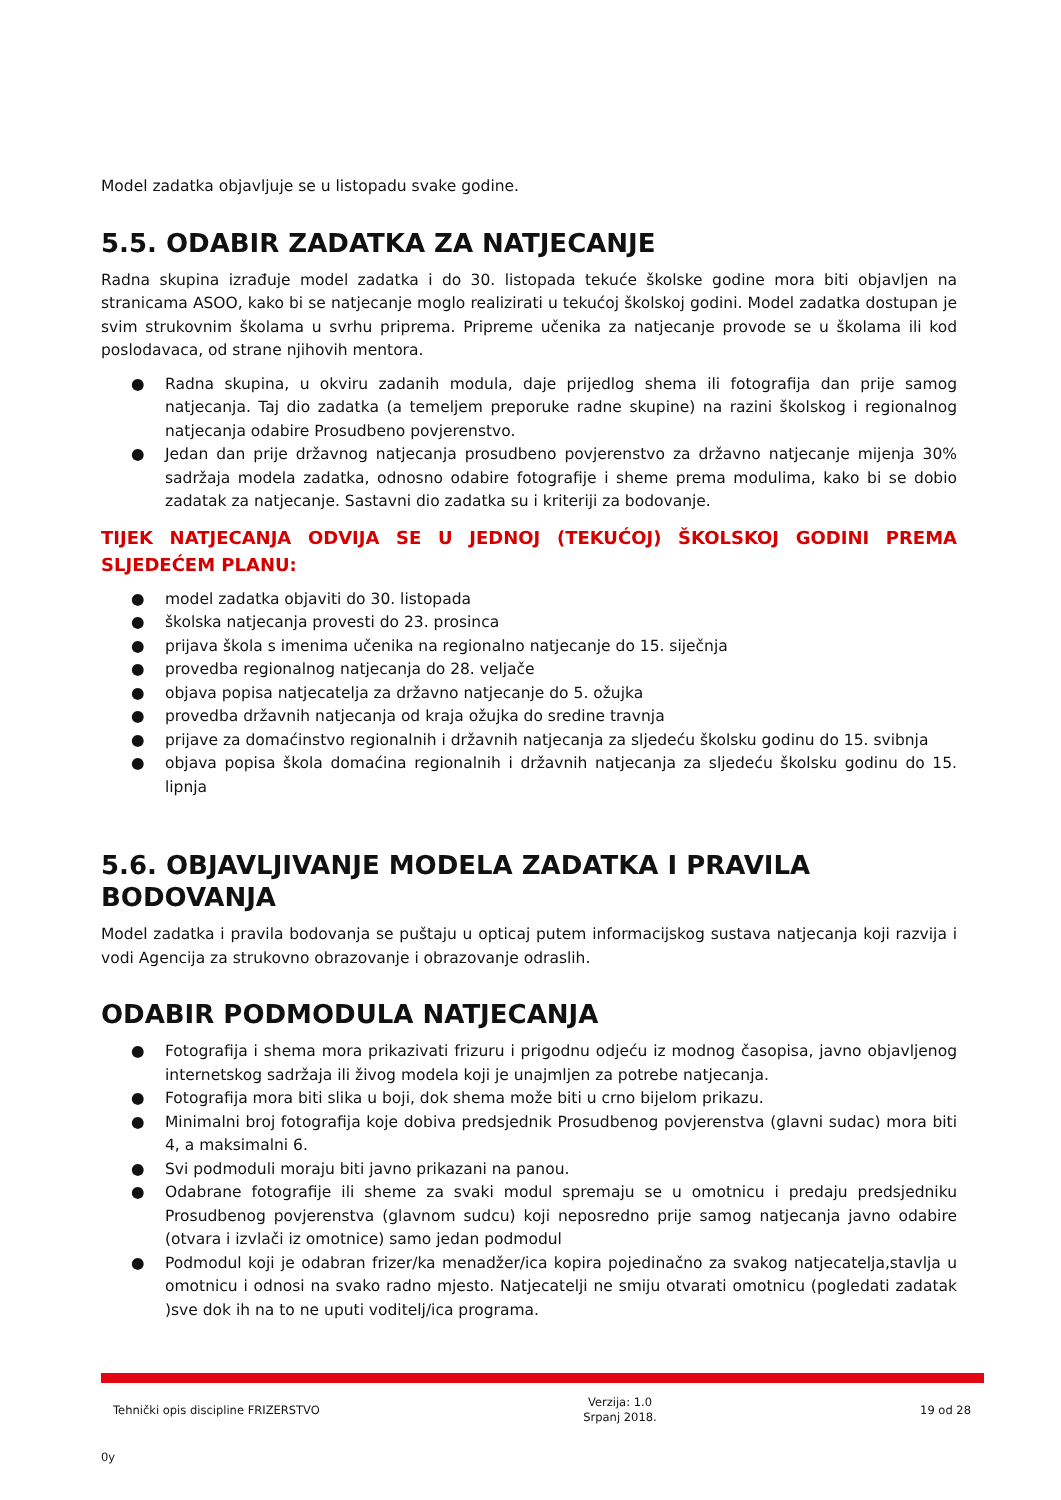Model zadatka objavljuje se u listopadu svake godine.
5.5. ODABIR ZADATKA ZA NATJECANJE
Radna skupina izrađuje model zadatka i do 30. listopada tekuće školske godine mora biti objavljen na stranicama ASOO, kako bi se natjecanje moglo realizirati u tekućoj školskoj godini. Model zadatka dostupan je svim strukovnim školama u svrhu priprema. Pripreme učenika za natjecanje provode se u školama ili kod poslodavaca, od strane njihovih mentora.
● Radna skupina, u okviru zadanih modula, daje prijedlog shema ili fotografija dan prije samog natjecanja. Taj dio zadatka (a temeljem preporuke radne skupine) na razini školskog i regionalnog natjecanja odabire Prosudbeno povjerenstvo.
● Jedan dan prije državnog natjecanja prosudbeno povjerenstvo za državno natjecanje mijenja 30% sadržaja modela zadatka, odnosno odabire fotografije i sheme prema modulima, kako bi se dobio zadatak za natjecanje. Sastavni dio zadatka su i kriteriji za bodovanje.
TIJEK NATJECANJA ODVIJA SE U JEDNOJ (TEKUĆOJ) ŠKOLSKOJ GODINI PREMA SLJEDEĆEM PLANU:
● model zadatka objaviti do 30. listopada
● školska natjecanja provesti do 23. prosinca
● prijava škola s imenima učenika na regionalno natjecanje do 15. siječnja
● provedba regionalnog natjecanja do 28. veljače
● objava popisa natjecatelja za državno natjecanje do 5. ožujka
● provedba državnih natjecanja od kraja ožujka do sredine travnja
● prijave za domaćinstvo regionalnih i državnih natjecanja za sljedeću školsku godinu do 15. svibnja
● objava popisa škola domaćina regionalnih i državnih natjecanja za sljedeću školsku godinu do 15. lipnja
5.6. OBJAVLJIVANJE MODELA ZADATKA I PRAVILA BODOVANJA
Model zadatka i pravila bodovanja se puštaju u opticaj putem informacijskog sustava natjecanja koji razvija i vodi Agencija za strukovno obrazovanje i obrazovanje odraslih.
ODABIR PODMODULA NATJECANJA
● Fotografija i shema mora prikazivati frizuru i prigodnu odjeću iz modnog časopisa, javno objavljenog internetskog sadržaja ili živog modela koji je unajmljen za potrebe natjecanja.
● Fotografija mora biti slika u boji, dok shema može biti u crno bijelom prikazu.
● Minimalni broj fotografija koje dobiva predsjednik Prosudbenog povjerenstva (glavni sudac) mora biti 4, a maksimalni 6.
● Svi podmoduli moraju biti javno prikazani na panou.
● Odabrane fotografije ili sheme za svaki modul spremaju se u omotnicu i predaju predsjedniku Prosudbenog povjerenstva (glavnom sudcu) koji neposredno prije samog natjecanja javno odabire (otvara i izvlači iz omotnice) samo jedan podmodul
● Podmodul koji je odabran frizer/ka menadžer/ica kopira pojedinačno za svakog natjecatelja,stavlja u omotnicu i odnosi na svako radno mjesto. Natjecatelji ne smiju otvarati omotnicu (pogledati zadatak )sve dok ih na to ne uputi voditelj/ica programa.
Tehnički opis discipline FRIZERSTVO
Verzija: 1.0
Srpanj 2018.
19 od 28
0y